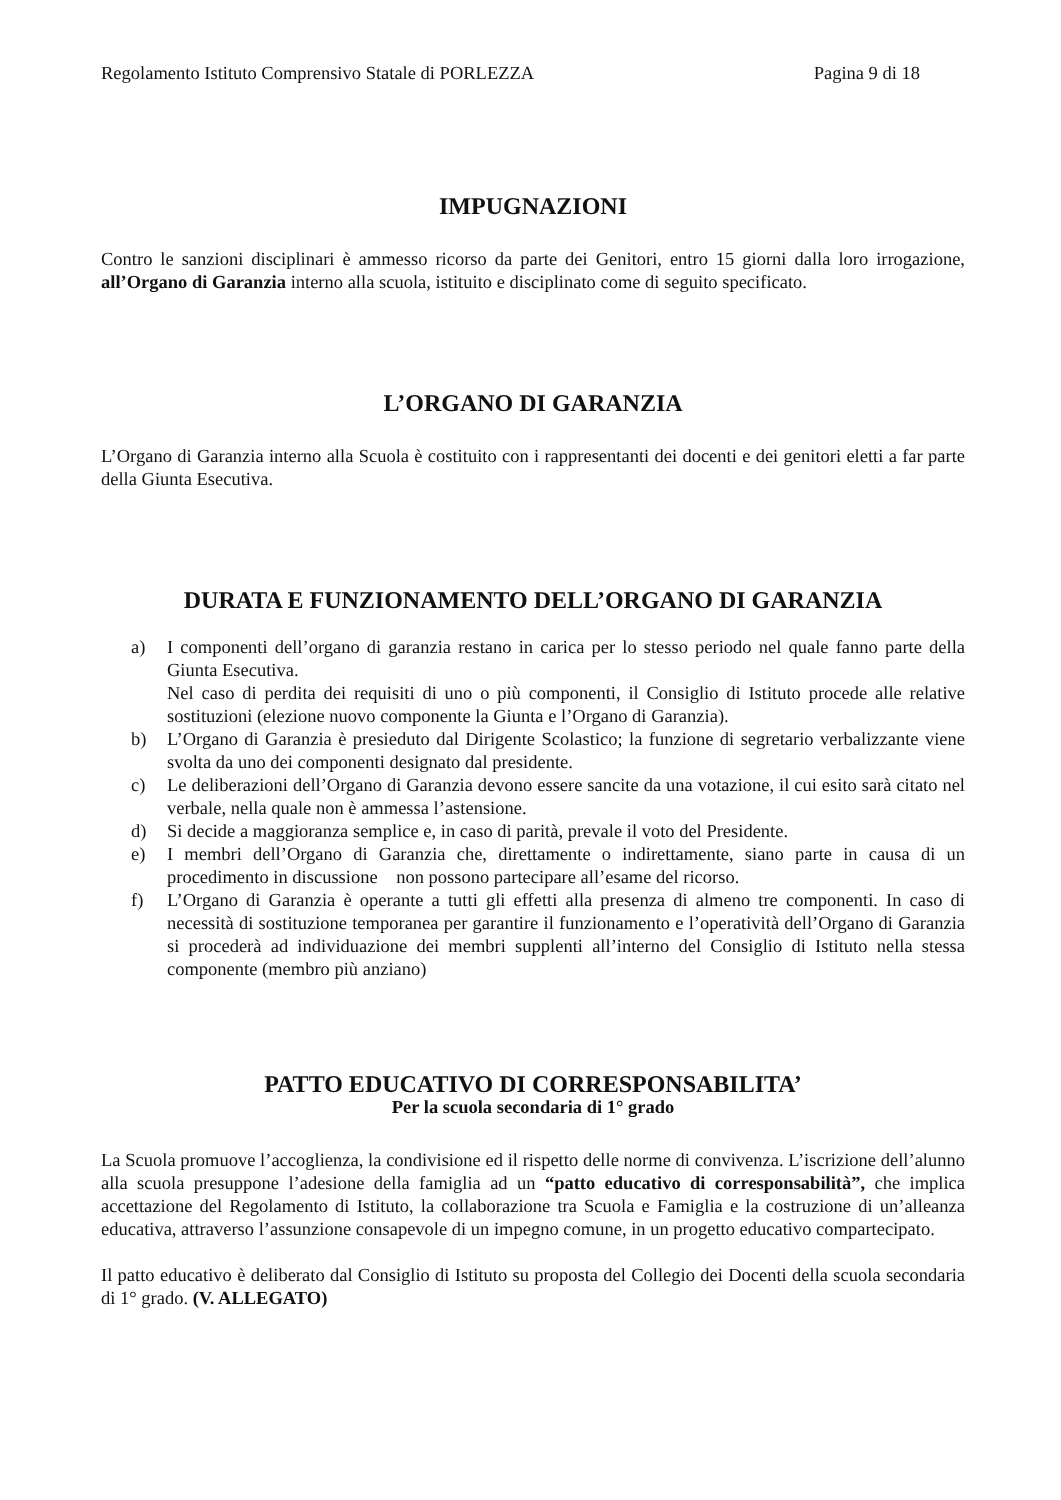Regolamento Istituto Comprensivo Statale di PORLEZZA Pagina 9 di 18
IMPUGNAZIONI
Contro le sanzioni disciplinari è ammesso ricorso da parte dei Genitori, entro 15 giorni dalla loro irrogazione, all’Organo di Garanzia interno alla scuola, istituito e disciplinato come di seguito specificato.
L’ORGANO DI GARANZIA
L’Organo di Garanzia interno alla Scuola è costituito con i rappresentanti dei docenti e dei genitori eletti a far parte della Giunta Esecutiva.
DURATA E FUNZIONAMENTO DELL’ORGANO DI GARANZIA
a) I componenti dell’organo di garanzia restano in carica per lo stesso periodo nel quale fanno parte della Giunta Esecutiva.
Nel caso di perdita dei requisiti di uno o più componenti, il Consiglio di Istituto procede alle relative sostituzioni (elezione nuovo componente la Giunta e l’Organo di Garanzia).
b) L’Organo di Garanzia è presieduto dal Dirigente Scolastico; la funzione di segretario verbalizzante viene svolta da uno dei componenti designato dal presidente.
c) Le deliberazioni dell’Organo di Garanzia devono essere sancite da una votazione, il cui esito sarà citato nel verbale, nella quale non è ammessa l’astensione.
d) Si decide a maggioranza semplice e, in caso di parità, prevale il voto del Presidente.
e) I membri dell’Organo di Garanzia che, direttamente o indirettamente, siano parte in causa di un procedimento in discussione non possono partecipare all’esame del ricorso.
f) L’Organo di Garanzia è operante a tutti gli effetti alla presenza di almeno tre componenti. In caso di necessità di sostituzione temporanea per garantire il funzionamento e l’operatività dell’Organo di Garanzia si procederà ad individuazione dei membri supplenti all’interno del Consiglio di Istituto nella stessa componente (membro più anziano)
PATTO EDUCATIVO DI CORRESPONSABILITA’
Per la scuola secondaria di 1° grado
La Scuola promuove l’accoglienza, la condivisione ed il rispetto delle norme di convivenza. L’iscrizione dell’alunno alla scuola presuppone l’adesione della famiglia ad un “patto educativo di corresponsabilità”, che implica accettazione del Regolamento di Istituto, la collaborazione tra Scuola e Famiglia e la costruzione di un’alleanza educativa, attraverso l’assunzione consapevole di un impegno comune, in un progetto educativo compartecipato.
Il patto educativo è deliberato dal Consiglio di Istituto su proposta del Collegio dei Docenti della scuola secondaria di 1° grado. (V. ALLEGATO)